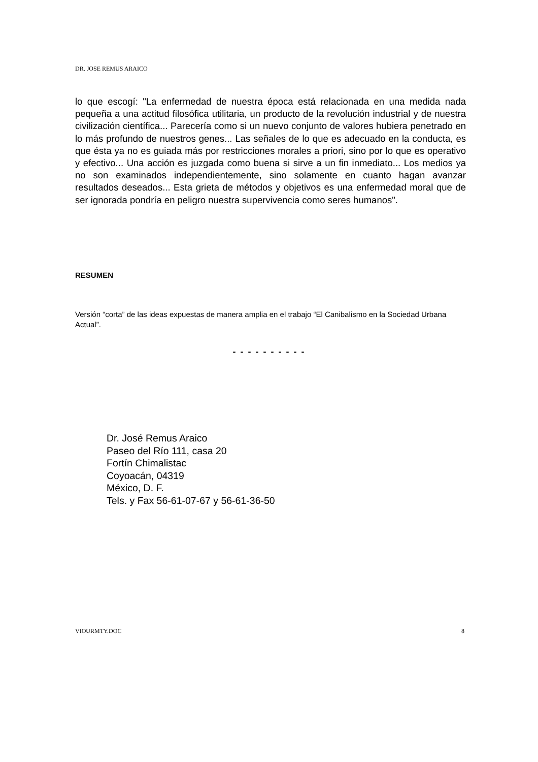DR. JOSE REMUS ARAICO
lo que escogí: "La enfermedad de nuestra época está relacionada en una medida nada pequeña a una actitud filosófica utilitaria, un producto de la revolución industrial y de nuestra civilización científica... Parecería como si un nuevo conjunto de valores hubiera penetrado en lo más profundo de nuestros genes... Las señales de lo que es adecuado en la conducta, es que ésta ya no es guiada más por restricciones morales a priori, sino por lo que es operativo y efectivo... Una acción es juzgada como buena si sirve a un fin inmediato... Los medios ya no son examinados independientemente, sino solamente en cuanto hagan avanzar resultados deseados... Esta grieta de métodos y objetivos es una enfermedad moral que de ser ignorada pondría en peligro nuestra supervivencia como seres humanos".
RESUMEN
Versión “corta” de las ideas expuestas de manera amplia en el trabajo “El Canibalismo en la Sociedad Urbana Actual”.
- - - - - - - - - -
Dr. José Remus Araico
Paseo del Río 111, casa 20
Fortín Chimalistac
Coyoacán, 04319
México, D. F.
Tels. y Fax 56-61-07-67 y 56-61-36-50
VIOURMTY.DOC 8